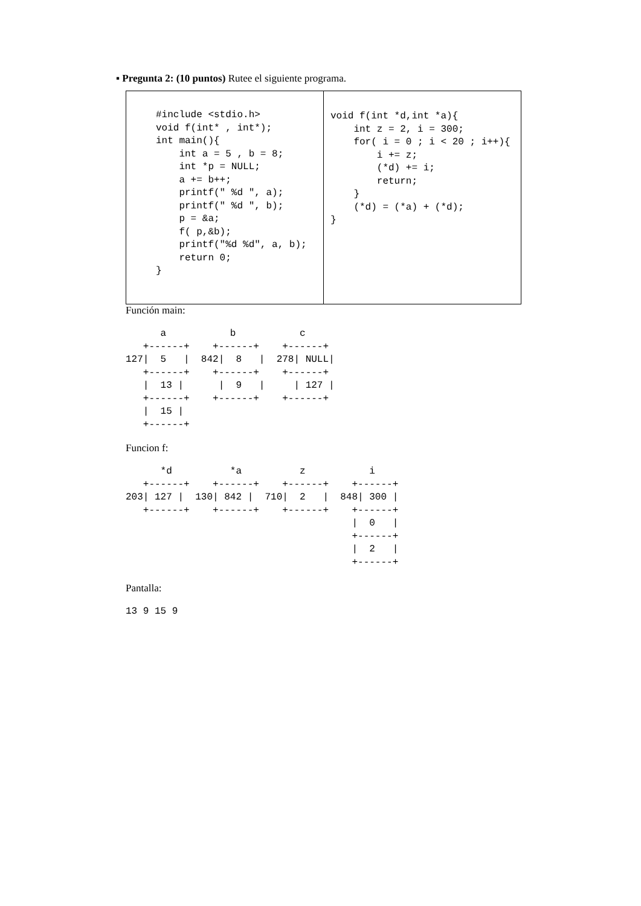▪ Pregunta 2: (10 puntos) Rutee el siguiente programa.
| #include <stdio.h> void f(int* , int*); int main(){ int a = 5 , b = 8; int *p = NULL; a += b++; printf(" %d ", a); printf(" %d ", b); p = &a; f( p,&b); printf("%d %d", a, b); return 0; } | void f(int *d,int *a){ int z = 2, i = 300; for( i = 0 ; i < 20 ; i++){ i += z; (*d) += i; return; } (*d) = (*a) + (*d); } |
Función main:
a b c +------+ +------+ +------+ 127| 5 | 842| 8 | 278| NULL| +------+ +------+ +------+ | 13 | | 9 | | 127 | +------+ +------+ +------+ | 15 | +------+
Funcion f:
*d *a z i +------+ +------+ +------+ +------+ 203| 127 | 130| 842 | 710| 2 | 848| 300 | +------+ +------+ +------+ +------+ | 0 | +------+ | 2 | +------+
Pantalla:
13 9 15 9